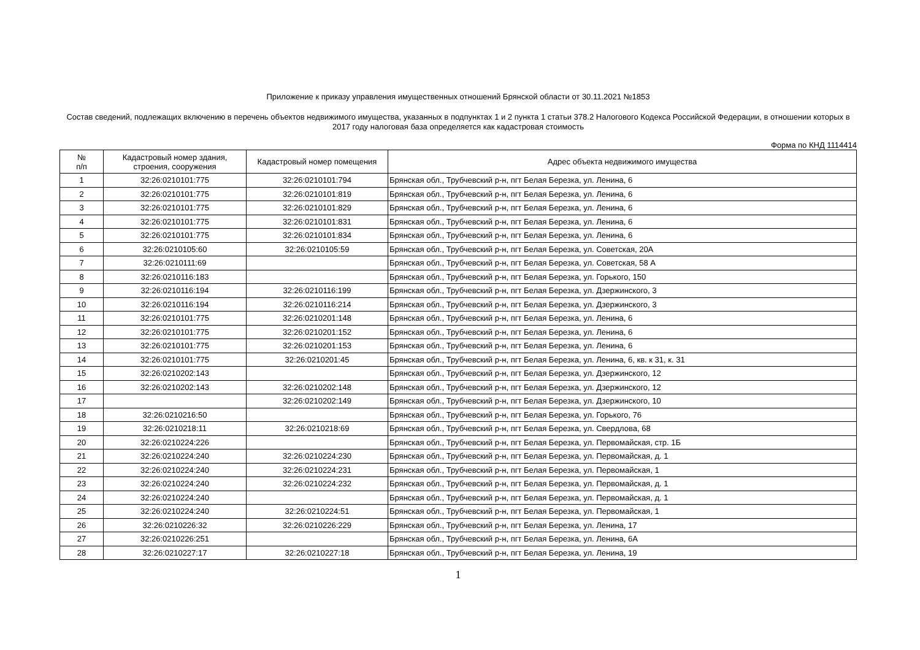Приложение к приказу управления имущественных отношений Брянской области от 30.11.2021 №1853
Состав сведений, подлежащих включению в перечень объектов недвижимого имущества, указанных в подпунктах 1 и 2 пункта 1 статьи 378.2 Налогового Кодекса Российской Федерации, в отношении которых в 2017 году налоговая база определяется как кадастровая стоимость
Форма по КНД 1114414
| № п/п | Кадастровый номер здания, строения, сооружения | Кадастровый номер помещения | Адрес объекта недвижимого имущества |
| --- | --- | --- | --- |
| 1 | 32:26:0210101:775 | 32:26:0210101:794 | Брянская обл., Трубчевский р-н, пгт Белая Березка, ул. Ленина, 6 |
| 2 | 32:26:0210101:775 | 32:26:0210101:819 | Брянская обл., Трубчевский р-н, пгт Белая Березка, ул. Ленина, 6 |
| 3 | 32:26:0210101:775 | 32:26:0210101:829 | Брянская обл., Трубчевский р-н, пгт Белая Березка, ул. Ленина, 6 |
| 4 | 32:26:0210101:775 | 32:26:0210101:831 | Брянская обл., Трубчевский р-н, пгт Белая Березка, ул. Ленина, 6 |
| 5 | 32:26:0210101:775 | 32:26:0210101:834 | Брянская обл., Трубчевский р-н, пгт Белая Березка, ул. Ленина, 6 |
| 6 | 32:26:0210105:60 | 32:26:0210105:59 | Брянская обл., Трубчевский р-н, пгт Белая Березка, ул. Советская, 20А |
| 7 | 32:26:0210111:69 | | Брянская обл., Трубчевский р-н, пгт Белая Березка, ул. Советская, 58 А |
| 8 | 32:26:0210116:183 | | Брянская обл., Трубчевский р-н, пгт Белая Березка, ул. Горького, 150 |
| 9 | 32:26:0210116:194 | 32:26:0210116:199 | Брянская обл., Трубчевский р-н, пгт Белая Березка, ул. Дзержинского, 3 |
| 10 | 32:26:0210116:194 | 32:26:0210116:214 | Брянская обл., Трубчевский р-н, пгт Белая Березка, ул. Дзержинского, 3 |
| 11 | 32:26:0210101:775 | 32:26:0210201:148 | Брянская обл., Трубчевский р-н, пгт Белая Березка, ул. Ленина, 6 |
| 12 | 32:26:0210101:775 | 32:26:0210201:152 | Брянская обл., Трубчевский р-н, пгт Белая Березка, ул. Ленина, 6 |
| 13 | 32:26:0210101:775 | 32:26:0210201:153 | Брянская обл., Трубчевский р-н, пгт Белая Березка, ул. Ленина, 6 |
| 14 | 32:26:0210101:775 | 32:26:0210201:45 | Брянская обл., Трубчевский р-н, пгт Белая Березка, ул. Ленина, 6, кв. к 31, к. 31 |
| 15 | 32:26:0210202:143 | | Брянская обл., Трубчевский р-н, пгт Белая Березка, ул. Дзержинского, 12 |
| 16 | 32:26:0210202:143 | 32:26:0210202:148 | Брянская обл., Трубчевский р-н, пгт Белая Березка, ул. Дзержинского, 12 |
| 17 | | 32:26:0210202:149 | Брянская обл., Трубчевский р-н, пгт Белая Березка, ул. Дзержинского, 10 |
| 18 | 32:26:0210216:50 | | Брянская обл., Трубчевский р-н, пгт Белая Березка, ул. Горького, 76 |
| 19 | 32:26:0210218:11 | 32:26:0210218:69 | Брянская обл., Трубчевский р-н, пгт Белая Березка, ул. Свердлова, 68 |
| 20 | 32:26:0210224:226 | | Брянская обл., Трубчевский р-н, пгт Белая Березка, ул. Первомайская, стр. 1Б |
| 21 | 32:26:0210224:240 | 32:26:0210224:230 | Брянская обл., Трубчевский р-н, пгт Белая Березка, ул. Первомайская, д. 1 |
| 22 | 32:26:0210224:240 | 32:26:0210224:231 | Брянская обл., Трубчевский р-н, пгт Белая Березка, ул. Первомайская, 1 |
| 23 | 32:26:0210224:240 | 32:26:0210224:232 | Брянская обл., Трубчевский р-н, пгт Белая Березка, ул. Первомайская, д. 1 |
| 24 | 32:26:0210224:240 | | Брянская обл., Трубчевский р-н, пгт Белая Березка, ул. Первомайская, д. 1 |
| 25 | 32:26:0210224:240 | 32:26:0210224:51 | Брянская обл., Трубчевский р-н, пгт Белая Березка, ул. Первомайская, 1 |
| 26 | 32:26:0210226:32 | 32:26:0210226:229 | Брянская обл., Трубчевский р-н, пгт Белая Березка, ул. Ленина, 17 |
| 27 | 32:26:0210226:251 | | Брянская обл., Трубчевский р-н, пгт Белая Березка, ул. Ленина, 6А |
| 28 | 32:26:0210227:17 | 32:26:0210227:18 | Брянская обл., Трубчевский р-н, пгт Белая Березка, ул. Ленина, 19 |
1